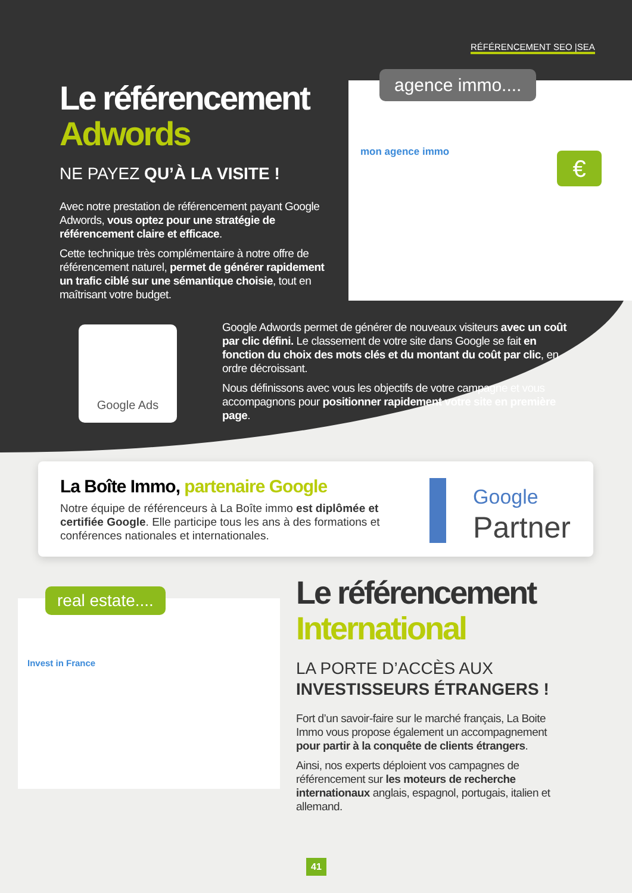RÉFÉRENCEMENT SEO |SEA
Le référencement
Adwords
NE PAYEZ QU’À LA VISITE !
Avec notre prestation de référencement payant Google Adwords, vous optez pour une stratégie de référencement claire et efficace.
Cette technique très complémentaire à notre offre de référencement naturel, permet de générer rapidement un trafic ciblé sur une sémantique choisie, tout en maîtrisant votre budget.
mon agence immo € agence immo....
Google Ads
Google Adwords permet de générer de nouveaux visiteurs avec un coût par clic défini. Le classement de votre site dans Google se fait en fonction du choix des mots clés et du montant du coût par clic, en ordre décroissant.
Nous définissons avec vous les objectifs de votre campagne et vous accompagnons pour positionner rapidement votre site en première page.
La Boîte Immo, partenaire Google
Notre équipe de référenceurs à La Boîte immo est diplômée et certifiée Google. Elle participe tous les ans à des formations et conférences nationales et internationales.
Google
Partner
Invest in France real estate....
Le référencement
International
LA PORTE D’ACCÈS AUX
INVESTISSEURS ÉTRANGERS !
Fort d’un savoir-faire sur le marché français, La Boite Immo vous propose également un accompagnement pour partir à la conquête de clients étrangers.
Ainsi, nos experts déploient vos campagnes de référencement sur les moteurs de recherche internationaux anglais, espagnol, portugais, italien et allemand.
41